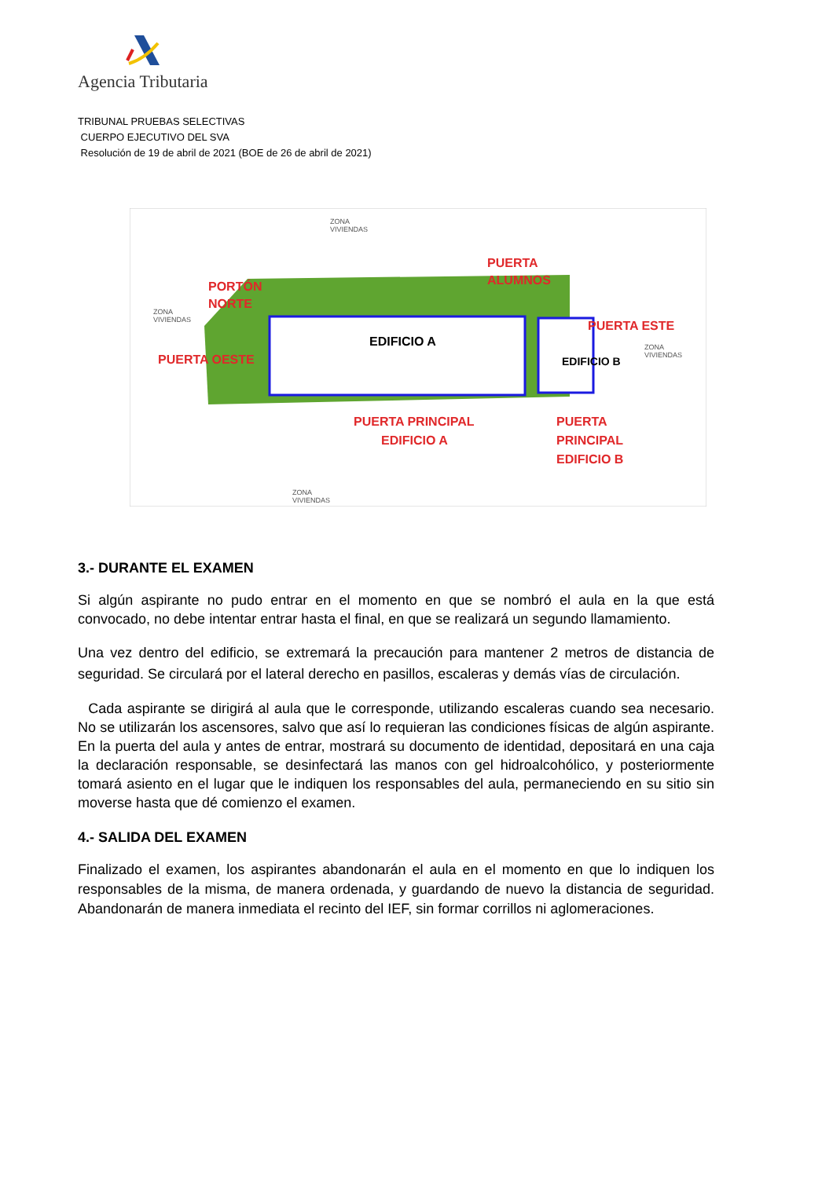Agencia Tributaria
TRIBUNAL PRUEBAS SELECTIVAS
CUERPO EJECUTIVO DEL SVA
Resolución de 19 de abril de 2021 (BOE de 26 de abril de 2021)
EDIFICIO A
EDIFICIO B
PORTÓN
NORTE
PUERTA
ALUMNOS
PUERTA ESTE
PUERTA OESTE
PUERTA PRINCIPAL
EDIFICIO A
PUERTA
PRINCIPAL
EDIFICIO B
ZONA
VIVIENDAS
ZONA
VIVIENDAS
ZONA
VIVIENDAS
ZONA
VIVIENDAS
3.- DURANTE EL EXAMEN
Si algún aspirante no pudo entrar en el momento en que se nombró el aula en la que está convocado, no debe intentar entrar hasta el final, en que se realizará un segundo llamamiento.
Una vez dentro del edificio, se extremará la precaución para mantener 2 metros de distancia de seguridad. Se circulará por el lateral derecho en pasillos, escaleras y demás vías de circulación.
Cada aspirante se dirigirá al aula que le corresponde, utilizando escaleras cuando sea necesario. No se utilizarán los ascensores, salvo que así lo requieran las condiciones físicas de algún aspirante. En la puerta del aula y antes de entrar, mostrará su documento de identidad, depositará en una caja la declaración responsable, se desinfectará las manos con gel hidroalcohólico, y posteriormente tomará asiento en el lugar que le indiquen los responsables del aula, permaneciendo en su sitio sin moverse hasta que dé comienzo el examen.
4.- SALIDA DEL EXAMEN
Finalizado el examen, los aspirantes abandonarán el aula en el momento en que lo indiquen los responsables de la misma, de manera ordenada, y guardando de nuevo la distancia de seguridad. Abandonarán de manera inmediata el recinto del IEF, sin formar corrillos ni aglomeraciones.